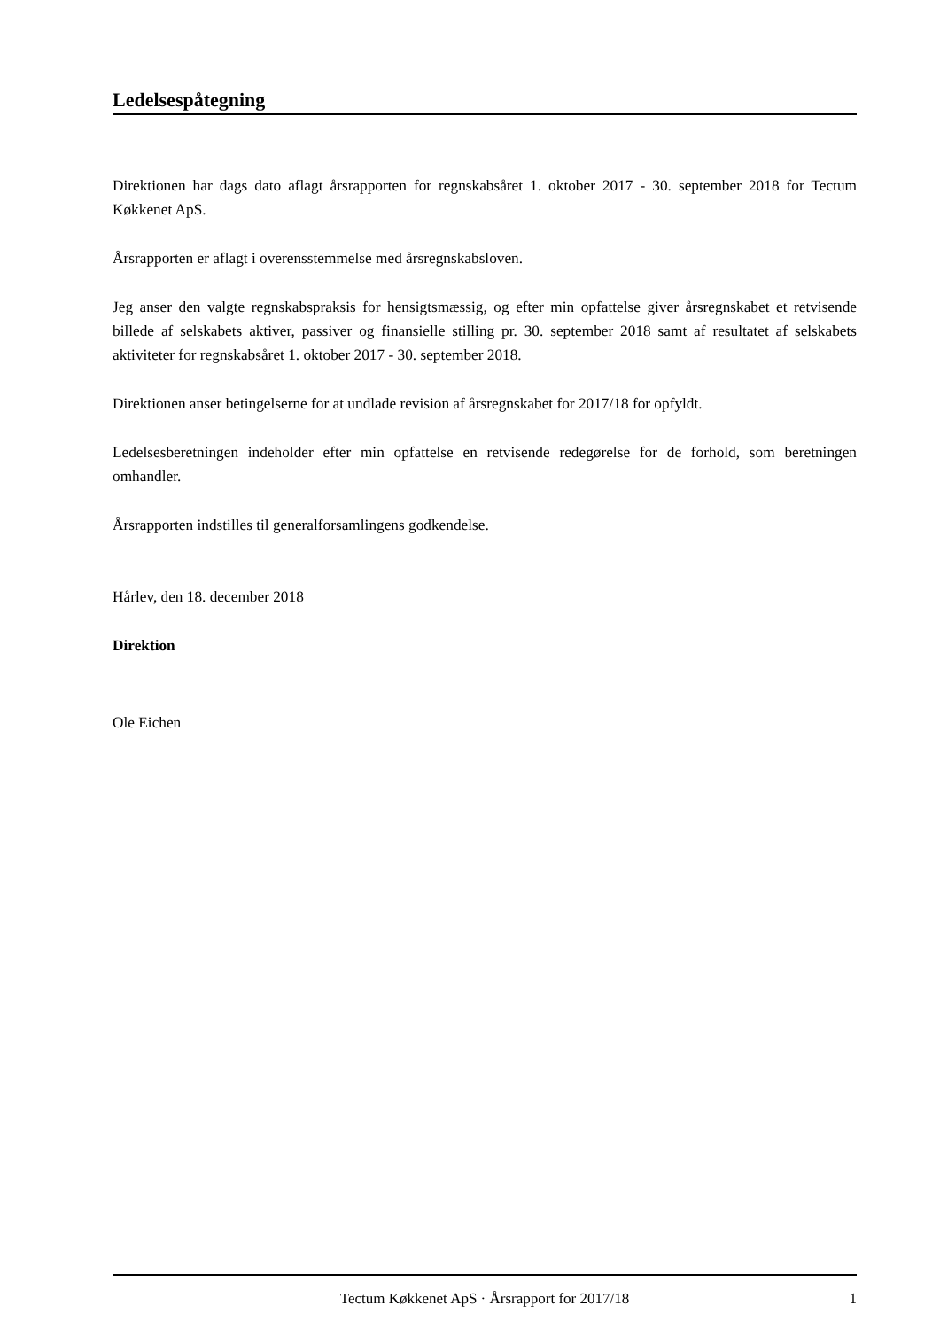Ledelsespåtegning
Direktionen har dags dato aflagt årsrapporten for regnskabsåret 1. oktober 2017 - 30. september 2018 for Tectum Køkkenet ApS.
Årsrapporten er aflagt i overensstemmelse med årsregnskabsloven.
Jeg anser den valgte regnskabspraksis for hensigtsmæssig, og efter min opfattelse giver årsregnskabet et retvisende billede af selskabets aktiver, passiver og finansielle stilling pr. 30. september 2018 samt af resultatet af selskabets aktiviteter for regnskabsåret 1. oktober 2017 - 30. september 2018.
Direktionen anser betingelserne for at undlade revision af årsregnskabet for 2017/18 for opfyldt.
Ledelsesberetningen indeholder efter min opfattelse en retvisende redegørelse for de forhold, som beretningen omhandler.
Årsrapporten indstilles til generalforsamlingens godkendelse.
Hårlev, den 18. december 2018
Direktion
Ole Eichen
Tectum Køkkenet ApS · Årsrapport for 2017/18 1